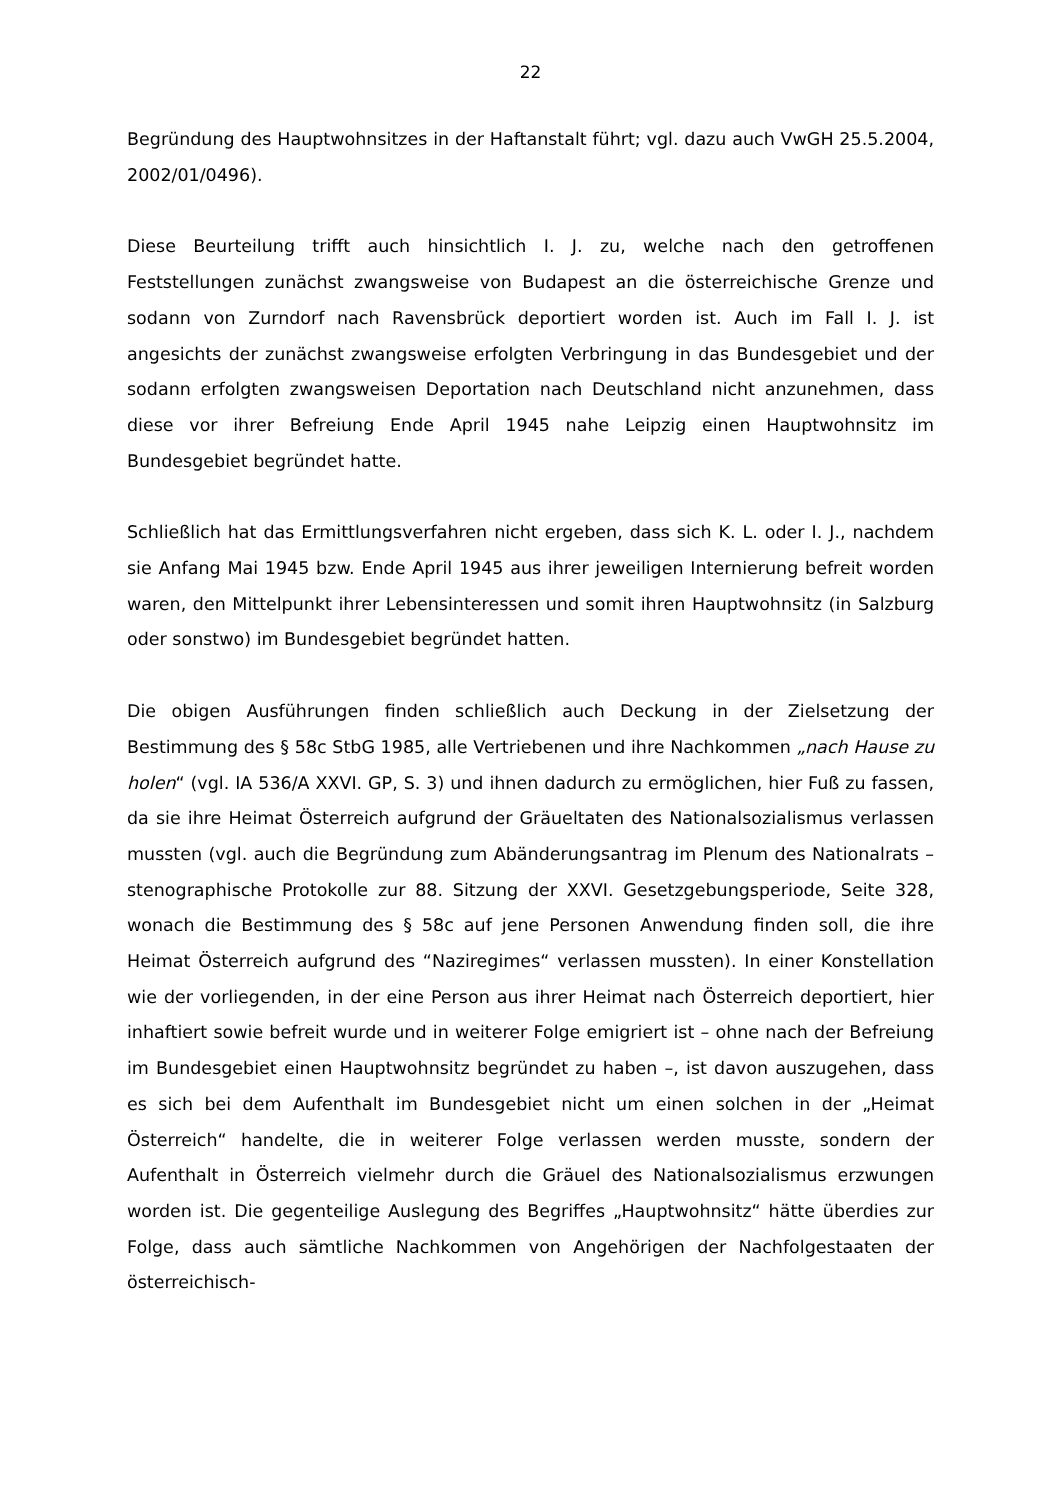22
Begründung des Hauptwohnsitzes in der Haftanstalt führt; vgl. dazu auch VwGH 25.5.2004, 2002/01/0496).
Diese Beurteilung trifft auch hinsichtlich I. J. zu, welche nach den getroffenen Feststellungen zunächst zwangsweise von Budapest an die österreichische Grenze und sodann von Zurndorf nach Ravensbrück deportiert worden ist. Auch im Fall I. J. ist angesichts der zunächst zwangsweise erfolgten Verbringung in das Bundesgebiet und der sodann erfolgten zwangsweisen Deportation nach Deutschland nicht anzunehmen, dass diese vor ihrer Befreiung Ende April 1945 nahe Leipzig einen Hauptwohnsitz im Bundesgebiet begründet hatte.
Schließlich hat das Ermittlungsverfahren nicht ergeben, dass sich K. L. oder I. J., nachdem sie Anfang Mai 1945 bzw. Ende April 1945 aus ihrer jeweiligen Internierung befreit worden waren, den Mittelpunkt ihrer Lebensinteressen und somit ihren Hauptwohnsitz (in Salzburg oder sonstwo) im Bundesgebiet begründet hatten.
Die obigen Ausführungen finden schließlich auch Deckung in der Zielsetzung der Bestimmung des § 58c StbG 1985, alle Vertriebenen und ihre Nachkommen „nach Hause zu holen“ (vgl. IA 536/A XXVI. GP, S. 3) und ihnen dadurch zu ermöglichen, hier Fuß zu fassen, da sie ihre Heimat Österreich aufgrund der Gräueltaten des Nationalsozialismus verlassen mussten (vgl. auch die Begründung zum Abänderungsantrag im Plenum des Nationalrats – stenographische Protokolle zur 88. Sitzung der XXVI. Gesetzgebungsperiode, Seite 328, wonach die Bestimmung des § 58c auf jene Personen Anwendung finden soll, die ihre Heimat Österreich aufgrund des “Naziregimes“ verlassen mussten). In einer Konstellation wie der vorliegenden, in der eine Person aus ihrer Heimat nach Österreich deportiert, hier inhaftiert sowie befreit wurde und in weiterer Folge emigriert ist – ohne nach der Befreiung im Bundesgebiet einen Hauptwohnsitz begründet zu haben –, ist davon auszugehen, dass es sich bei dem Aufenthalt im Bundesgebiet nicht um einen solchen in der „Heimat Österreich“ handelte, die in weiterer Folge verlassen werden musste, sondern der Aufenthalt in Österreich vielmehr durch die Gräuel des Nationalsozialismus erzwungen worden ist. Die gegenteilige Auslegung des Begriffes „Hauptwohnsitz“ hätte überdies zur Folge, dass auch sämtliche Nachkommen von Angehörigen der Nachfolgestaaten der österreichisch-